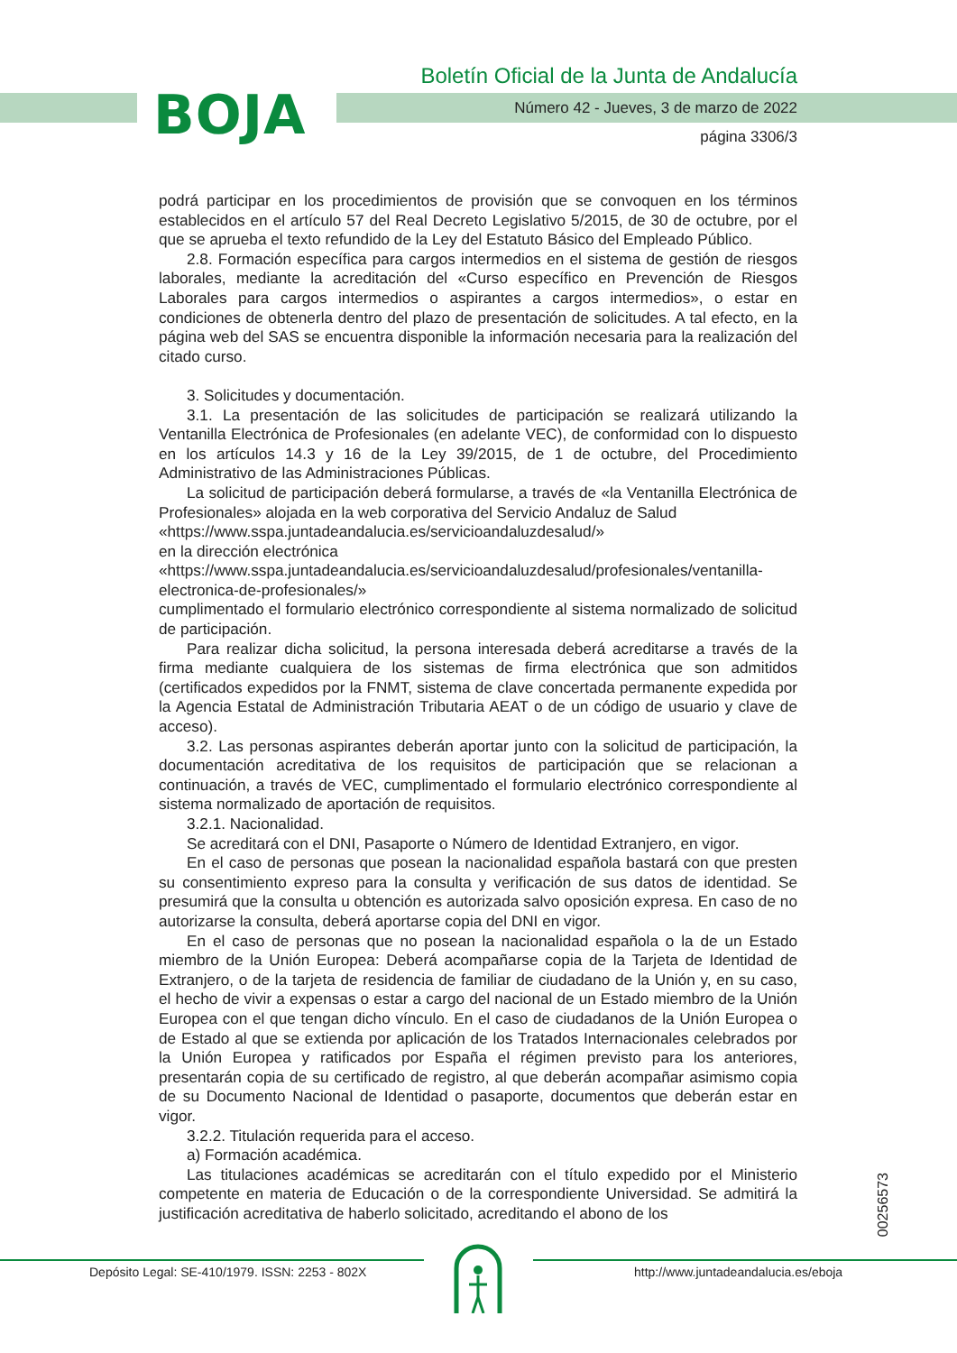BOJA
Boletín Oficial de la Junta de Andalucía
Número 42 - Jueves, 3 de marzo de 2022
página 3306/3
podrá participar en los procedimientos de provisión que se convoquen en los términos establecidos en el artículo 57 del Real Decreto Legislativo 5/2015, de 30 de octubre, por el que se aprueba el texto refundido de la Ley del Estatuto Básico del Empleado Público.
2.8. Formación específica para cargos intermedios en el sistema de gestión de riesgos laborales, mediante la acreditación del «Curso específico en Prevención de Riesgos Laborales para cargos intermedios o aspirantes a cargos intermedios», o estar en condiciones de obtenerla dentro del plazo de presentación de solicitudes. A tal efecto, en la página web del SAS se encuentra disponible la información necesaria para la realización del citado curso.
3. Solicitudes y documentación.
3.1. La presentación de las solicitudes de participación se realizará utilizando la Ventanilla Electrónica de Profesionales (en adelante VEC), de conformidad con lo dispuesto en los artículos 14.3 y 16 de la Ley 39/2015, de 1 de octubre, del Procedimiento Administrativo de las Administraciones Públicas.
La solicitud de participación deberá formularse, a través de «la Ventanilla Electrónica de Profesionales» alojada en la web corporativa del Servicio Andaluz de Salud
«https://www.sspa.juntadeandalucia.es/servicioandaluzdesalud/»
en la dirección electrónica
«https://www.sspa.juntadeandalucia.es/servicioandaluzdesalud/profesionales/ventanilla-electronica-de-profesionales/»
cumplimentado el formulario electrónico correspondiente al sistema normalizado de solicitud de participación.
Para realizar dicha solicitud, la persona interesada deberá acreditarse a través de la firma mediante cualquiera de los sistemas de firma electrónica que son admitidos (certificados expedidos por la FNMT, sistema de clave concertada permanente expedida por la Agencia Estatal de Administración Tributaria AEAT o de un código de usuario y clave de acceso).
3.2. Las personas aspirantes deberán aportar junto con la solicitud de participación, la documentación acreditativa de los requisitos de participación que se relacionan a continuación, a través de VEC, cumplimentado el formulario electrónico correspondiente al sistema normalizado de aportación de requisitos.
3.2.1. Nacionalidad.
Se acreditará con el DNI, Pasaporte o Número de Identidad Extranjero, en vigor.
En el caso de personas que posean la nacionalidad española bastará con que presten su consentimiento expreso para la consulta y verificación de sus datos de identidad. Se presumirá que la consulta u obtención es autorizada salvo oposición expresa. En caso de no autorizarse la consulta, deberá aportarse copia del DNI en vigor.
En el caso de personas que no posean la nacionalidad española o la de un Estado miembro de la Unión Europea: Deberá acompañarse copia de la Tarjeta de Identidad de Extranjero, o de la tarjeta de residencia de familiar de ciudadano de la Unión y, en su caso, el hecho de vivir a expensas o estar a cargo del nacional de un Estado miembro de la Unión Europea con el que tengan dicho vínculo. En el caso de ciudadanos de la Unión Europea o de Estado al que se extienda por aplicación de los Tratados Internacionales celebrados por la Unión Europea y ratificados por España el régimen previsto para los anteriores, presentarán copia de su certificado de registro, al que deberán acompañar asimismo copia de su Documento Nacional de Identidad o pasaporte, documentos que deberán estar en vigor.
3.2.2. Titulación requerida para el acceso.
a) Formación académica.
Las titulaciones académicas se acreditarán con el título expedido por el Ministerio competente en materia de Educación o de la correspondiente Universidad. Se admitirá la justificación acreditativa de haberlo solicitado, acreditando el abono de los
00256573
Depósito Legal: SE-410/1979. ISSN: 2253 - 802X
http://www.juntadeandalucia.es/eboja